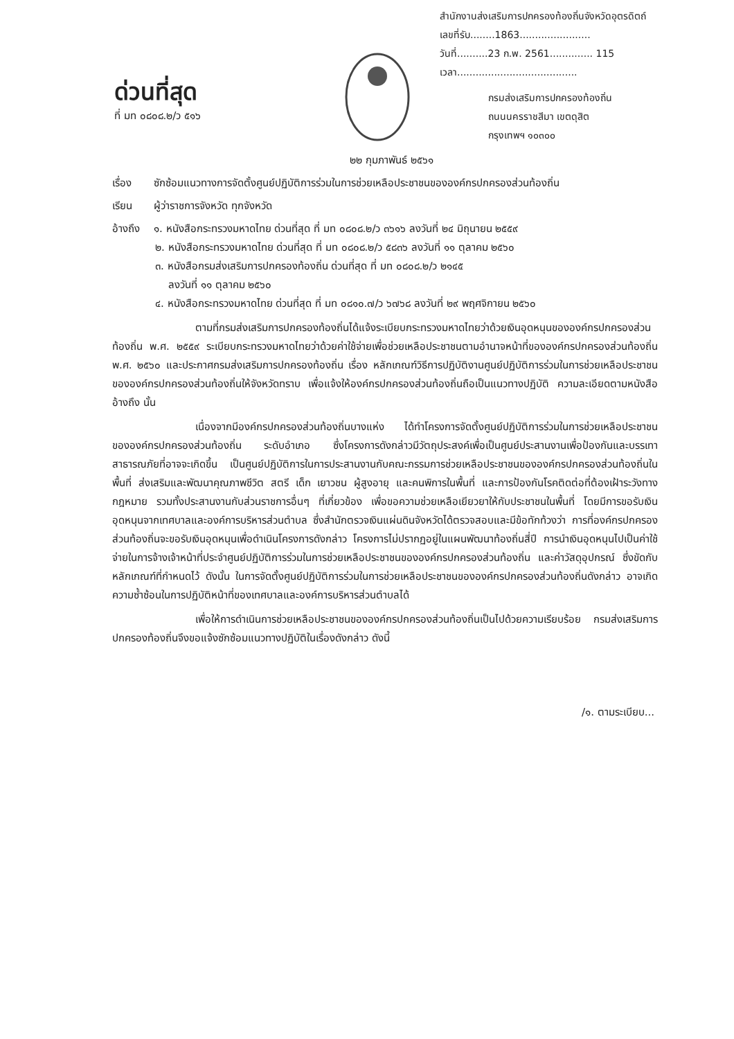ด่วนที่สุด
ที่ มท ๐๘๐๘.๒/ว ๕๑๖
สำนักงานส่งเสริมการปกครองท้องถิ่นจังหวัดอุตรดิตถ์
เลขที่รับ........1863.......................
วันที่..........23 ก.พ. 2561.............. 115
เวลา.......................................
กรมส่งเสริมการปกครองท้องถิ่น
ถนนนครราชสีมา เขตดุสิต
กรุงเทพฯ ๑๐๓๐๐
๒๒ กุมภาพันธ์ ๒๕๖๑
เรื่อง ซักซ้อมแนวทางการจัดตั้งศูนย์ปฏิบัติการร่วมในการช่วยเหลือประชาชนขององค์กรปกครองส่วนท้องถิ่น
เรียน ผู้ว่าราชการจังหวัด ทุกจังหวัด
อ้างถึง
๑. หนังสือกระทรวงมหาดไทย ด่วนที่สุด ที่ มท ๐๘๐๘.๒/ว ๓๖๑๖ ลงวันที่ ๒๔ มิถุนายน ๒๕๕๙
๒. หนังสือกระทรวงมหาดไทย ด่วนที่สุด ที่ มท ๐๘๐๘.๒/ว ๕๘๓๖ ลงวันที่ ๑๑ ตุลาคม ๒๕๖๐
๓. หนังสือกรมส่งเสริมการปกครองท้องถิ่น ด่วนที่สุด ที่ มท ๐๘๐๘.๒/ว ๒๑๔๕
ลงวันที่ ๑๑ ตุลาคม ๒๕๖๐
๔. หนังสือกระทรวงมหาดไทย ด่วนที่สุด ที่ มท ๐๘๑๐.๗/ว ๖๗๖๘ ลงวันที่ ๒๙ พฤศจิกายน ๒๕๖๐
ตามที่กรมส่งเสริมการปกครองท้องถิ่นได้แจ้งระเบียบกระทรวงมหาดไทยว่าด้วยเงินอุดหนุนขององค์กรปกครองส่วนท้องถิ่น พ.ศ. ๒๕๕๙ ระเบียบกระทรวงมหาดไทยว่าด้วยค่าใช้จ่ายเพื่อช่วยเหลือประชาชนตามอำนาจหน้าที่ขององค์กรปกครองส่วนท้องถิ่น พ.ศ. ๒๕๖๐ และประกาศกรมส่งเสริมการปกครองท้องถิ่น เรื่อง หลักเกณฑ์วิธีการปฏิบัติงานศูนย์ปฏิบัติการร่วมในการช่วยเหลือประชาชนขององค์กรปกครองส่วนท้องถิ่นให้จังหวัดทราบ เพื่อแจ้งให้องค์กรปกครองส่วนท้องถิ่นถือเป็นแนวทางปฏิบัติ ความละเอียดตามหนังสืออ้างถึง นั้น
เนื่องจากมีองค์กรปกครองส่วนท้องถิ่นบางแห่ง ได้ทำโครงการจัดตั้งศูนย์ปฏิบัติการร่วมในการช่วยเหลือประชาชนขององค์กรปกครองส่วนท้องถิ่น ระดับอำเภอ ซึ่งโครงการดังกล่าวมีวัตถุประสงค์เพื่อเป็นศูนย์ประสานงานเพื่อป้องกันและบรรเทาสาธารณภัยที่อาจจะเกิดขึ้น เป็นศูนย์ปฏิบัติการในการประสานงานกับคณะกรรมการช่วยเหลือประชาชนขององค์กรปกครองส่วนท้องถิ่นในพื้นที่ ส่งเสริมและพัฒนาคุณภาพชีวิต สตรี เด็ก เยาวชน ผู้สูงอายุ และคนพิการในพื้นที่ และการป้องกันโรคติดต่อที่ต้องเฝ้าระวังทางกฎหมาย รวมทั้งประสานงานกับส่วนราชการอื่นๆ ที่เกี่ยวข้อง เพื่อขอความช่วยเหลือเยียวยาให้กับประชาชนในพื้นที่ โดยมีการขอรับเงินอุดหนุนจากเทศบาลและองค์การบริหารส่วนตำบล ซึ่งสำนักตรวจเงินแผ่นดินจังหวัดได้ตรวจสอบและมีข้อทักท้วงว่า การที่องค์กรปกครองส่วนท้องถิ่นจะขอรับเงินอุดหนุนเพื่อดำเนินโครงการดังกล่าว โครงการไม่ปรากฏอยู่ในแผนพัฒนาท้องถิ่นสี่ปี การนำเงินอุดหนุนไปเป็นค่าใช้จ่ายในการจ้างเจ้าหน้าที่ประจำศูนย์ปฏิบัติการร่วมในการช่วยเหลือประชาชนขององค์กรปกครองส่วนท้องถิ่น และค่าวัสดุอุปกรณ์ ซึ่งขัดกับหลักเกณฑ์ที่กำหนดไว้ ดังนั้น ในการจัดตั้งศูนย์ปฏิบัติการร่วมในการช่วยเหลือประชาชนขององค์กรปกครองส่วนท้องถิ่นดังกล่าว อาจเกิดความซ้ำซ้อนในการปฏิบัติหน้าที่ของเทศบาลและองค์การบริหารส่วนตำบลได้
เพื่อให้การดำเนินการช่วยเหลือประชาชนขององค์กรปกครองส่วนท้องถิ่นเป็นไปด้วยความเรียบร้อย กรมส่งเสริมการปกครองท้องถิ่นจึงขอแจ้งซักซ้อมแนวทางปฏิบัติในเรื่องดังกล่าว ดังนี้
/๑. ตามระเบียบ...